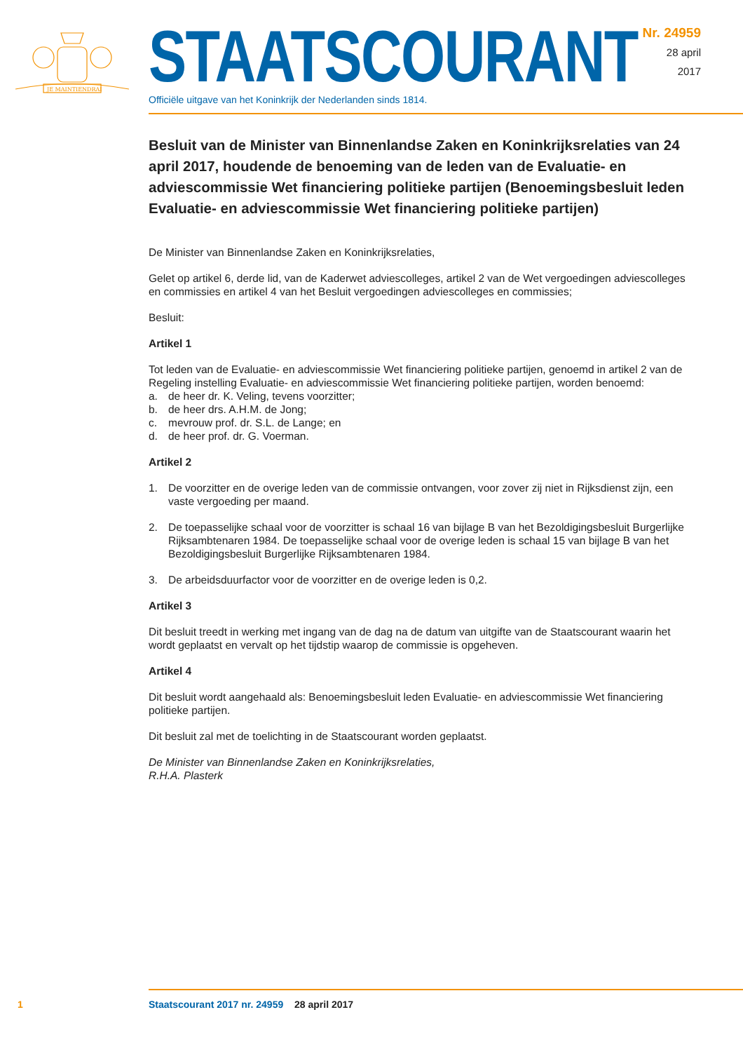JE MAINTIENDRAI
STAATSCOURANT
Officiële uitgave van het Koninkrijk der Nederlanden sinds 1814.
Nr. 24959
28 april
2017
Besluit van de Minister van Binnenlandse Zaken en Koninkrijksrelaties van 24 april 2017, houdende de benoeming van de leden van de Evaluatie- en adviescommissie Wet financiering politieke partijen (Benoemingsbesluit leden Evaluatie- en adviescommissie Wet financiering politieke partijen)
De Minister van Binnenlandse Zaken en Koninkrijksrelaties,
Gelet op artikel 6, derde lid, van de Kaderwet adviescolleges, artikel 2 van de Wet vergoedingen adviescolleges en commissies en artikel 4 van het Besluit vergoedingen adviescolleges en commissies;
Besluit:
Artikel 1
Tot leden van de Evaluatie- en adviescommissie Wet financiering politieke partijen, genoemd in artikel 2 van de Regeling instelling Evaluatie- en adviescommissie Wet financiering politieke partijen, worden benoemd:
a. de heer dr. K. Veling, tevens voorzitter;
b. de heer drs. A.H.M. de Jong;
c. mevrouw prof. dr. S.L. de Lange; en
d. de heer prof. dr. G. Voerman.
Artikel 2
1. De voorzitter en de overige leden van de commissie ontvangen, voor zover zij niet in Rijksdienst zijn, een vaste vergoeding per maand.
2. De toepasselijke schaal voor de voorzitter is schaal 16 van bijlage B van het Bezoldigingsbesluit Burgerlijke Rijksambtenaren 1984. De toepasselijke schaal voor de overige leden is schaal 15 van bijlage B van het Bezoldigingsbesluit Burgerlijke Rijksambtenaren 1984.
3. De arbeidsduurfactor voor de voorzitter en de overige leden is 0,2.
Artikel 3
Dit besluit treedt in werking met ingang van de dag na de datum van uitgifte van de Staatscourant waarin het wordt geplaatst en vervalt op het tijdstip waarop de commissie is opgeheven.
Artikel 4
Dit besluit wordt aangehaald als: Benoemingsbesluit leden Evaluatie- en adviescommissie Wet financiering politieke partijen.
Dit besluit zal met de toelichting in de Staatscourant worden geplaatst.
De Minister van Binnenlandse Zaken en Koninkrijksrelaties,
R.H.A. Plasterk
1 Staatscourant 2017 nr. 24959 28 april 2017